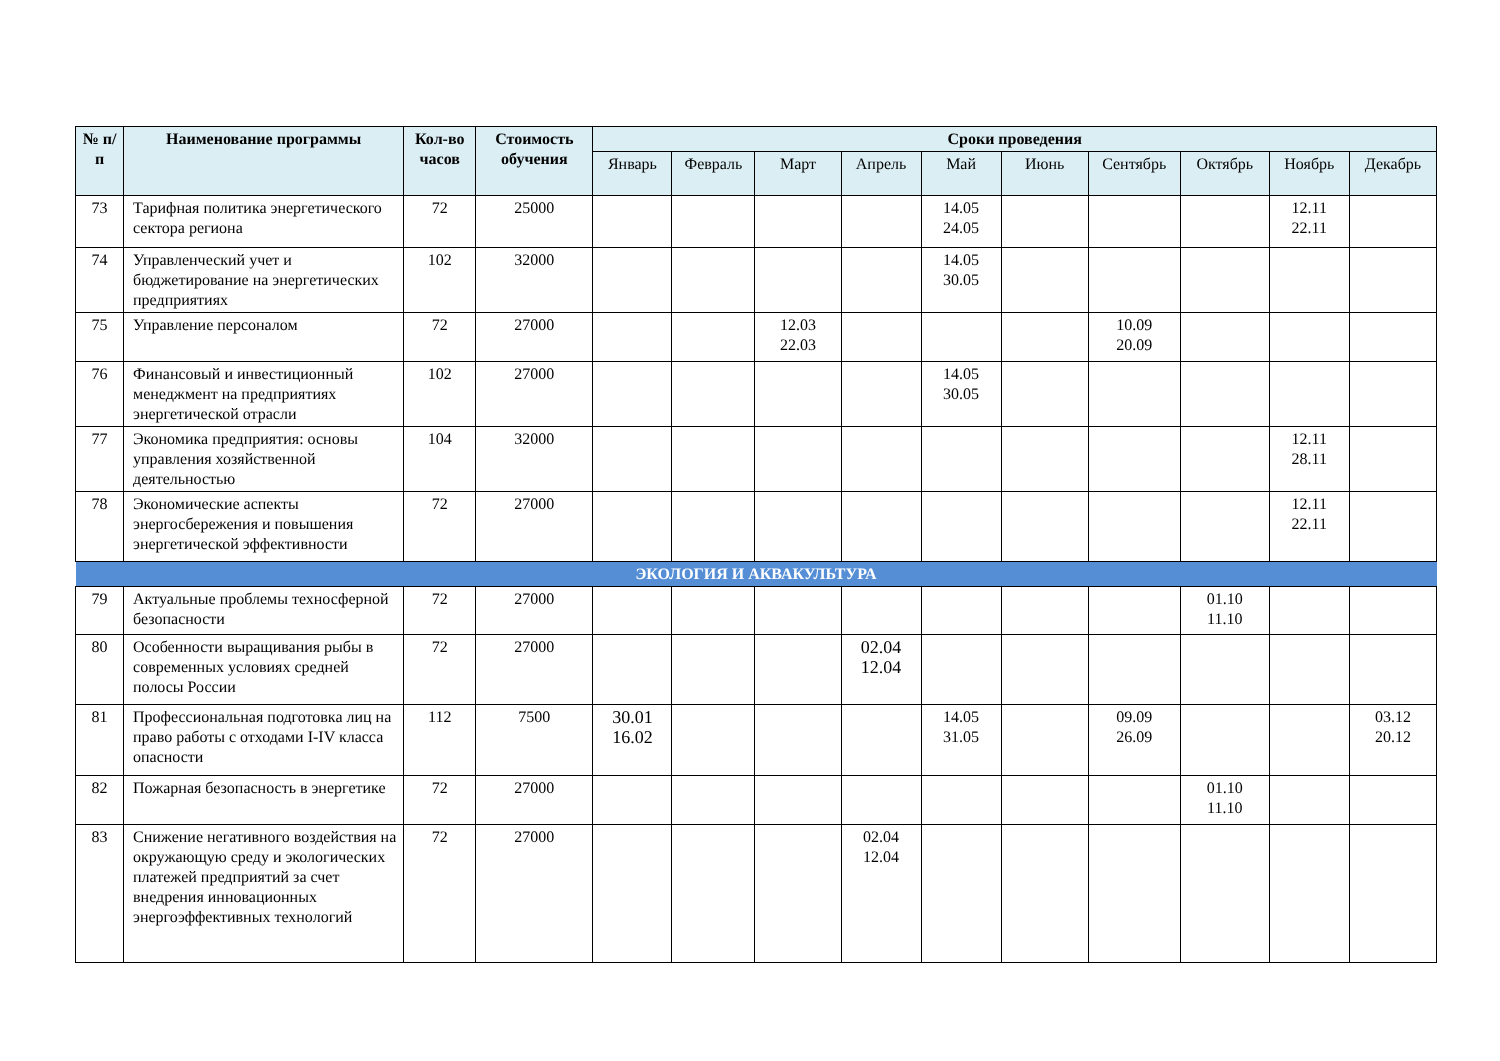| № п/п | Наименование программы | Кол-во часов | Стоимость обучения | Сроки проведения | | | | | | | | | |
| --- | --- | --- | --- | --- | --- | --- | --- | --- | --- | --- | --- | --- | --- |
| | | | | Январь | Февраль | Март | Апрель | Май | Июнь | Сентябрь | Октябрь | Ноябрь | Декабрь |
| 73 | Тарифная политика энергетического сектора региона | 72 | 25000 | | | | | 14.05 24.05 | | | | 12.11 22.11 | |
| 74 | Управленческий учет и бюджетирование на энергетических предприятиях | 102 | 32000 | | | | | 14.05 30.05 | | | | | |
| 75 | Управление персоналом | 72 | 27000 | | | 12.03 22.03 | | | | 10.09 20.09 | | | |
| 76 | Финансовый и инвестиционный менеджмент на предприятиях энергетической отрасли | 102 | 27000 | | | | | 14.05 30.05 | | | | | |
| 77 | Экономика предприятия: основы управления хозяйственной деятельностью | 104 | 32000 | | | | | | | | | 12.11 28.11 | |
| 78 | Экономические аспекты энергосбережения и повышения энергетической эффективности | 72 | 27000 | | | | | | | | | 12.11 22.11 | |
| ЭКОЛОГИЯ И АКВАКУЛЬТУРА | | | | | | | | | | | | | |
| 79 | Актуальные проблемы техносферной безопасности | 72 | 27000 | | | | | | | | 01.10 11.10 | | |
| 80 | Особенности выращивания рыбы в современных условиях средней полосы России | 72 | 27000 | | | | 02.04 12.04 | | | | | | |
| 81 | Профессиональная подготовка лиц на право работы с отходами I-IV класса опасности | 112 | 7500 | 30.01 16.02 | | | | 14.05 31.05 | | 09.09 26.09 | | | 03.12 20.12 |
| 82 | Пожарная безопасность в энергетике | 72 | 27000 | | | | | | | | 01.10 11.10 | | |
| 83 | Снижение негативного воздействия на окружающую среду и экологических платежей предприятий за счет внедрения инновационных энергоэффективных технологий | 72 | 27000 | | | | 02.04 12.04 | | | | | | |